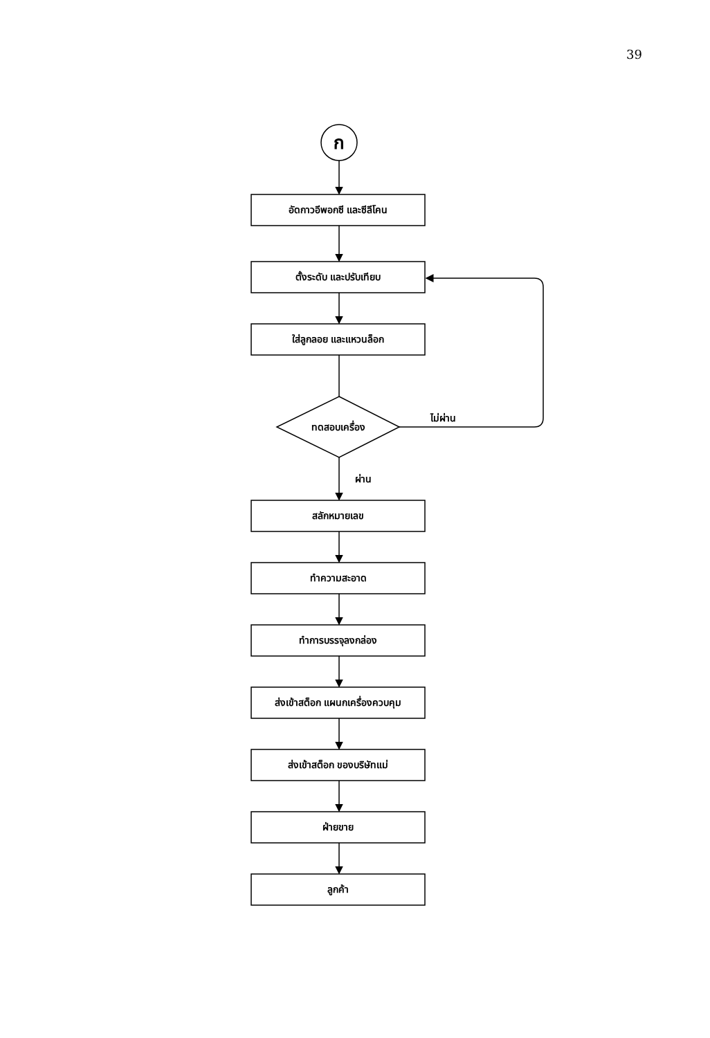39
ก
อัดกาวอีพอกซี และซีลีโคน
ตั้งระดับ และปรับเทียบ
ใส่ลูกลอย และแหวนล็อก
ทดสอบเครื่อง
ไม่ผ่าน
ผ่าน
สลักหมายเลข
ทำความสะอาด
ทำการบรรจุลงกล่อง
ส่งเข้าสต็อก แผนกเครื่องควบคุม
ส่งเข้าสต็อก ของบริษัทแม่
ฝ่ายขาย
ลูกค้า